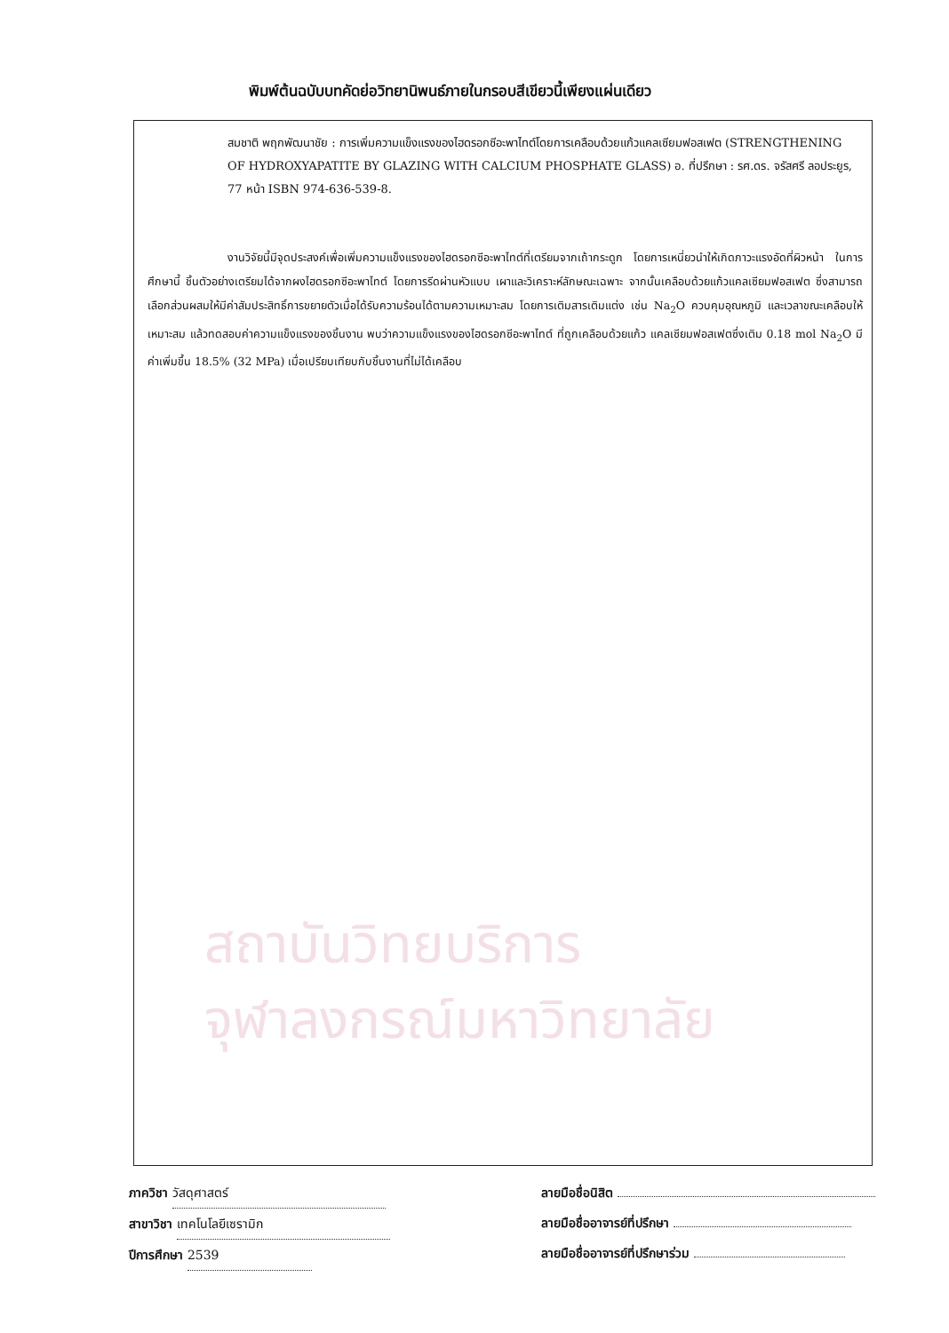พิมพ์ต้นฉบับบทคัดย่อวิทยานิพนธ์ภายในกรอบสีเขียวนี้เพียงแผ่นเดียว
สมชาติ พฤกพัฒนาชัย : การเพิ่มความแข็งแรงของไฮดรอกซีอะพาไทต์โดยการเคลือบด้วยแก้วแคลเซียมฟอสเฟต (STRENGTHENING OF HYDROXYAPATITE BY GLAZING WITH CALCIUM PHOSPHATE GLASS) อ. ที่ปรึกษา : รศ.ดร. จรัสศรี ลอประยูร, 77 หน้า ISBN 974-636-539-8.
งานวิจัยนี้มีจุดประสงค์เพื่อเพิ่มความแข็งแรงของไฮดรอกซีอะพาไทต์ที่เตรียมจากเถ้ากระดูก โดยการเหนี่ยวนำให้เกิดภาวะแรงอัดที่ผิวหน้า ในการศึกษานี้ ชิ้นตัวอย่างเตรียมได้จากผงไฮดรอกซีอะพาไทต์ โดยการรีดผ่านหัวแบบ เผาและวิเคราะห์ลักษณะเฉพาะ จากนั้นเคลือบด้วยแก้วแคลเซียมฟอสเฟต ซึ่งสามารถเลือกส่วนผสมให้มีค่าสัมประสิทธิ์การขยายตัวเมื่อได้รับความร้อนได้ตามความเหมาะสม โดยการเติมสารเติมแต่ง เช่น Na<sub>2</sub>O ควบคุมอุณหภูมิ และเวลาขณะเคลือบให้เหมาะสม แล้วทดสอบค่าความแข็งแรงของชิ้นงาน พบว่าความแข็งแรงของไฮดรอกซีอะพาไทต์ ที่ถูกเคลือบด้วยแก้ว แคลเซียมฟอสเฟตซึ่งเติม 0.18 mol Na<sub>2</sub>O มีค่าเพิ่มขึ้น 18.5% (32 MPa) เมื่อเปรียบเทียบกับชิ้นงานที่ไม่ได้เคลือบ
สถาบันวิทยบริการ
จุฬาลงกรณ์มหาวิทยาลัย
ภาควิชา วัสดุศาสตร์
สาขาวิชา เทคโนโลยีเซรามิก
ปีการศึกษา 2539
ลายมือชื่อนิสิต
ลายมือชื่ออาจารย์ที่ปรึกษา
ลายมือชื่ออาจารย์ที่ปรึกษาร่วม